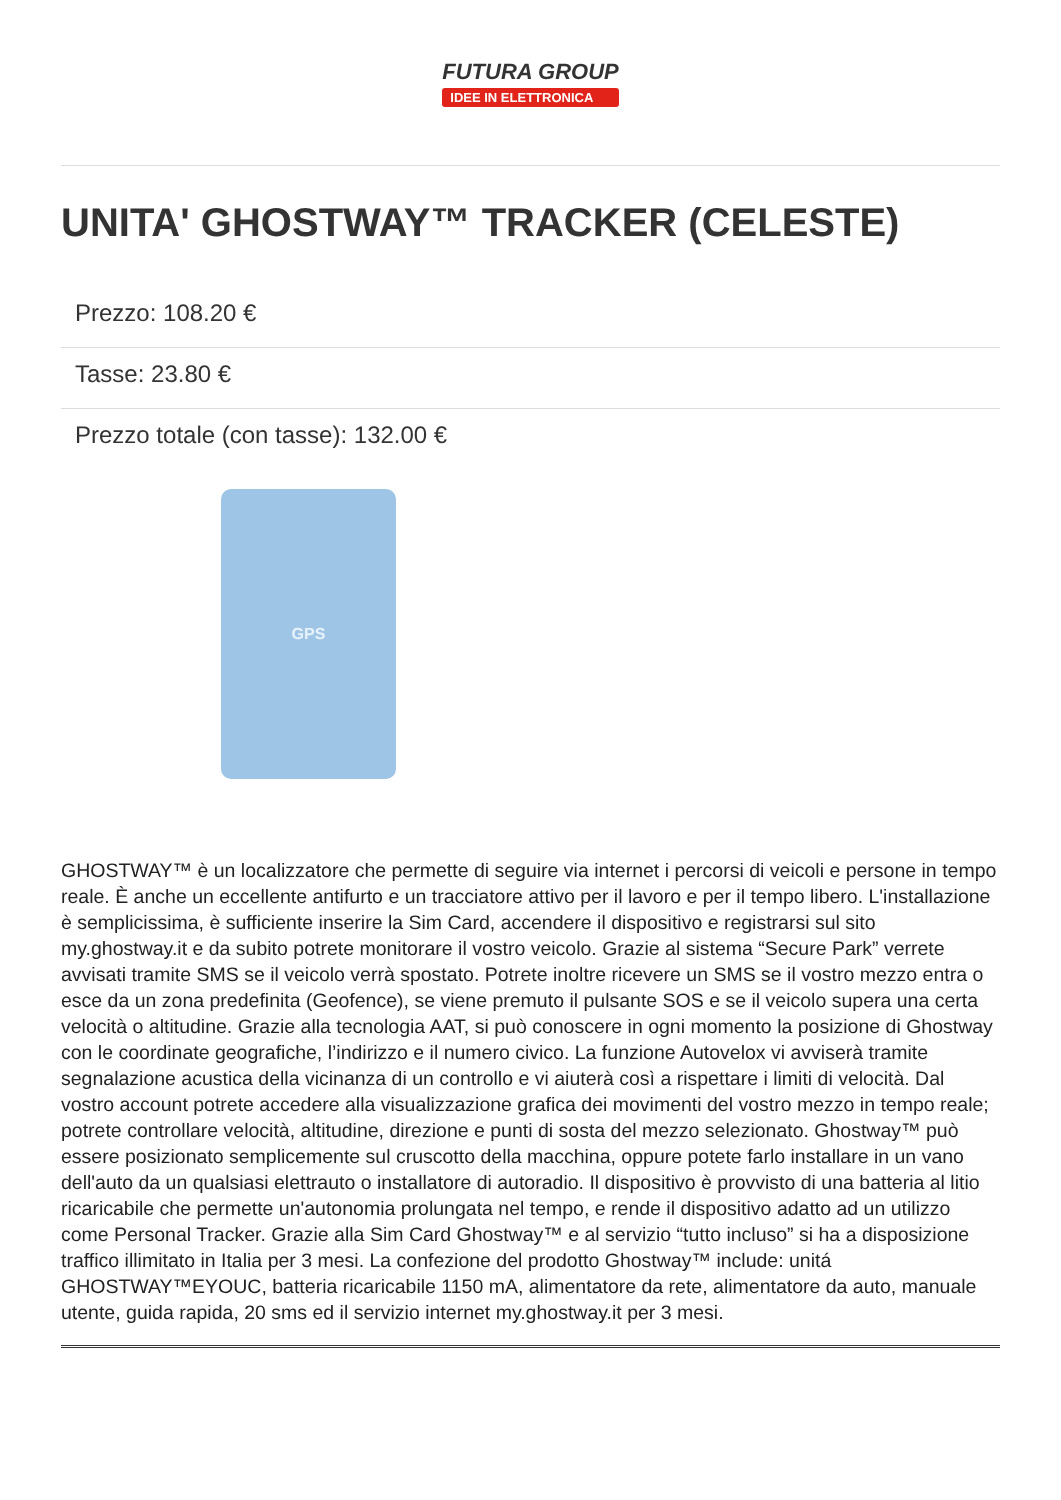FUTURA GROUP
IDEE IN ELETTRONICA
UNITA' GHOSTWAY™ TRACKER (CELESTE)
Prezzo: 108.20 €
Tasse: 23.80 €
Prezzo totale (con tasse): 132.00 €
GPS
GHOSTWAY™ è un localizzatore che permette di seguire via internet i percorsi di veicoli e persone in tempo reale. È anche un eccellente antifurto e un tracciatore attivo per il lavoro e per il tempo libero. L'installazione è semplicissima, è sufficiente inserire la Sim Card, accendere il dispositivo e registrarsi sul sito my.ghostway.it e da subito potrete monitorare il vostro veicolo. Grazie al sistema “Secure Park” verrete avvisati tramite SMS se il veicolo verrà spostato. Potrete inoltre ricevere un SMS se il vostro mezzo entra o esce da un zona predefinita (Geofence), se viene premuto il pulsante SOS e se il veicolo supera una certa velocità o altitudine. Grazie alla tecnologia AAT, si può conoscere in ogni momento la posizione di Ghostway con le coordinate geografiche, l’indirizzo e il numero civico. La funzione Autovelox vi avviserà tramite segnalazione acustica della vicinanza di un controllo e vi aiuterà così a rispettare i limiti di velocità. Dal vostro account potrete accedere alla visualizzazione grafica dei movimenti del vostro mezzo in tempo reale; potrete controllare velocità, altitudine, direzione e punti di sosta del mezzo selezionato. Ghostway™ può essere posizionato semplicemente sul cruscotto della macchina, oppure potete farlo installare in un vano dell'auto da un qualsiasi elettrauto o installatore di autoradio. Il dispositivo è provvisto di una batteria al litio ricaricabile che permette un'autonomia prolungata nel tempo, e rende il dispositivo adatto ad un utilizzo come Personal Tracker. Grazie alla Sim Card Ghostway™ e al servizio “tutto incluso” si ha a disposizione traffico illimitato in Italia per 3 mesi. La confezione del prodotto Ghostway™ include: unitá GHOSTWAY™EYOUC, batteria ricaricabile 1150 mA, alimentatore da rete, alimentatore da auto, manuale utente, guida rapida, 20 sms ed il servizio internet my.ghostway.it per 3 mesi.